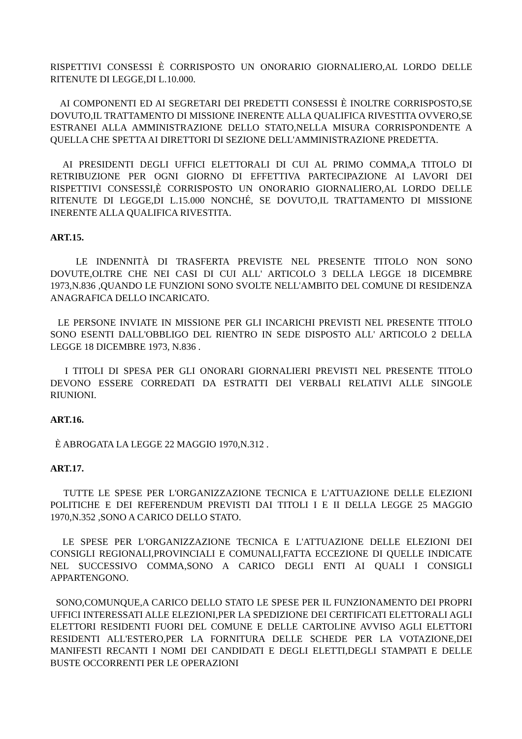RISPETTIVI CONSESSI È CORRISPOSTO UN ONORARIO GIORNALIERO,AL LORDO DELLE RITENUTE DI LEGGE,DI L.10.000.
AI COMPONENTI ED AI SEGRETARI DEI PREDETTI CONSESSI È INOLTRE CORRISPOSTO,SE DOVUTO,IL TRATTAMENTO DI MISSIONE INERENTE ALLA QUALIFICA RIVESTITA OVVERO,SE ESTRANEI ALLA AMMINISTRAZIONE DELLO STATO,NELLA MISURA CORRISPONDENTE A QUELLA CHE SPETTA AI DIRETTORI DI SEZIONE DELL'AMMINISTRAZIONE PREDETTA.
AI PRESIDENTI DEGLI UFFICI ELETTORALI DI CUI AL PRIMO COMMA,A TITOLO DI RETRIBUZIONE PER OGNI GIORNO DI EFFETTIVA PARTECIPAZIONE AI LAVORI DEI RISPETTIVI CONSESSI,È CORRISPOSTO UN ONORARIO GIORNALIERO,AL LORDO DELLE RITENUTE DI LEGGE,DI L.15.000 NONCHÉ, SE DOVUTO,IL TRATTAMENTO DI MISSIONE INERENTE ALLA QUALIFICA RIVESTITA.
ART.15.
LE INDENNITÀ DI TRASFERTA PREVISTE NEL PRESENTE TITOLO NON SONO DOVUTE,OLTRE CHE NEI CASI DI CUI ALL' ARTICOLO 3 DELLA LEGGE 18 DICEMBRE 1973,N.836 ,QUANDO LE FUNZIONI SONO SVOLTE NELL'AMBITO DEL COMUNE DI RESIDENZA ANAGRAFICA DELLO INCARICATO.
LE PERSONE INVIATE IN MISSIONE PER GLI INCARICHI PREVISTI NEL PRESENTE TITOLO SONO ESENTI DALL'OBBLIGO DEL RIENTRO IN SEDE DISPOSTO ALL' ARTICOLO 2 DELLA LEGGE 18 DICEMBRE 1973, N.836 .
I TITOLI DI SPESA PER GLI ONORARI GIORNALIERI PREVISTI NEL PRESENTE TITOLO DEVONO ESSERE CORREDATI DA ESTRATTI DEI VERBALI RELATIVI ALLE SINGOLE RIUNIONI.
ART.16.
È ABROGATA LA LEGGE 22 MAGGIO 1970,N.312 .
ART.17.
TUTTE LE SPESE PER L'ORGANIZZAZIONE TECNICA E L'ATTUAZIONE DELLE ELEZIONI POLITICHE E DEI REFERENDUM PREVISTI DAI TITOLI I E II DELLA LEGGE 25 MAGGIO 1970,N.352 ,SONO A CARICO DELLO STATO.
LE SPESE PER L'ORGANIZZAZIONE TECNICA E L'ATTUAZIONE DELLE ELEZIONI DEI CONSIGLI REGIONALI,PROVINCIALI E COMUNALI,FATTA ECCEZIONE DI QUELLE INDICATE NEL SUCCESSIVO COMMA,SONO A CARICO DEGLI ENTI AI QUALI I CONSIGLI APPARTENGONO.
SONO,COMUNQUE,A CARICO DELLO STATO LE SPESE PER IL FUNZIONAMENTO DEI PROPRI UFFICI INTERESSATI ALLE ELEZIONI,PER LA SPEDIZIONE DEI CERTIFICATI ELETTORALI AGLI ELETTORI RESIDENTI FUORI DEL COMUNE E DELLE CARTOLINE AVVISO AGLI ELETTORI RESIDENTI ALL'ESTERO,PER LA FORNITURA DELLE SCHEDE PER LA VOTAZIONE,DEI MANIFESTI RECANTI I NOMI DEI CANDIDATI E DEGLI ELETTI,DEGLI STAMPATI E DELLE BUSTE OCCORRENTI PER LE OPERAZIONI